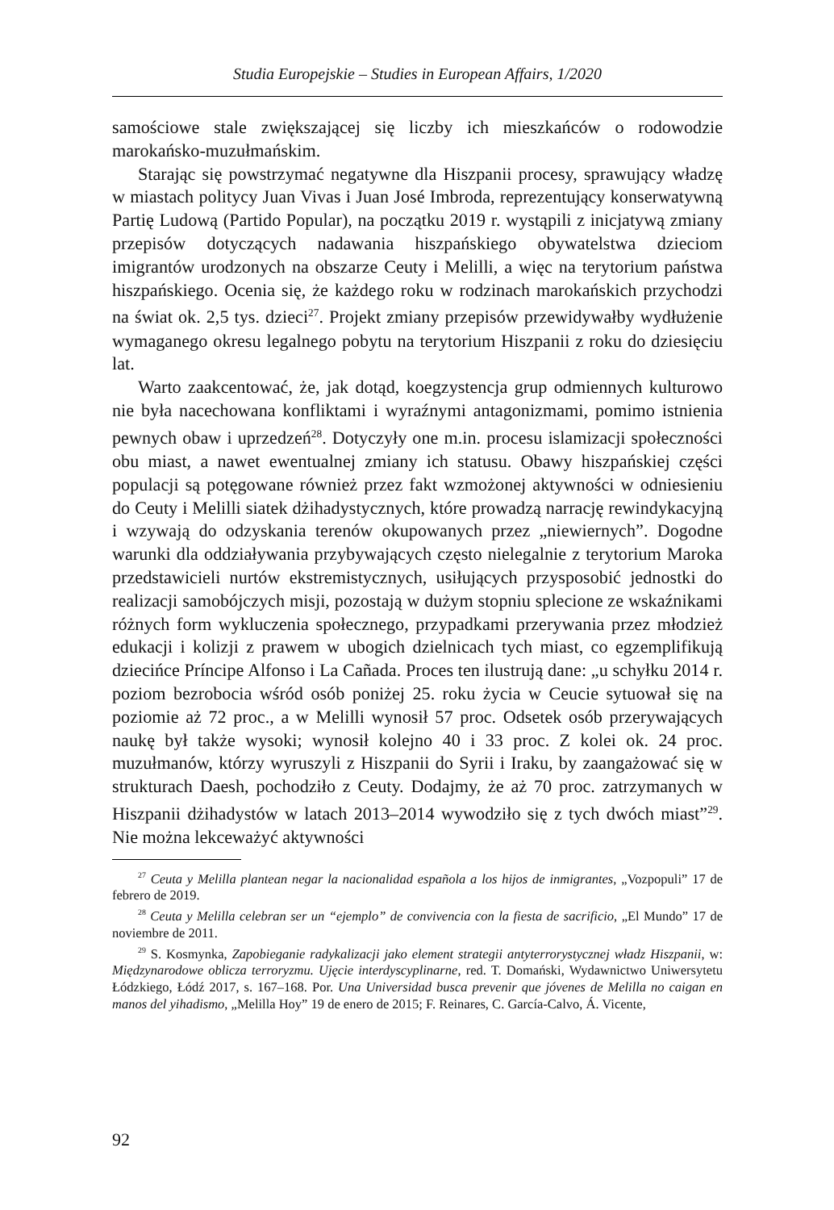Studia Europejskie – Studies in European Affairs, 1/2020
samościowe stale zwiększającej się liczby ich mieszkańców o rodowodzie marokańsko-muzułmańskim.
Starając się powstrzymać negatywne dla Hiszpanii procesy, sprawujący władzę w miastach politycy Juan Vivas i Juan José Imbroda, reprezentujący konserwatywną Partię Ludową (Partido Popular), na początku 2019 r. wystąpili z inicjatywą zmiany przepisów dotyczących nadawania hiszpańskiego obywatelstwa dzieciom imigrantów urodzonych na obszarze Ceuty i Melilli, a więc na terytorium państwa hiszpańskiego. Ocenia się, że każdego roku w rodzinach marokańskich przychodzi na świat ok. 2,5 tys. dzieci<sup>27</sup>. Projekt zmiany przepisów przewidywałby wydłużenie wymaganego okresu legalnego pobytu na terytorium Hiszpanii z roku do dziesięciu lat.
Warto zaakcentować, że, jak dotąd, koegzystencja grup odmiennych kulturowo nie była nacechowana konfliktami i wyraźnymi antagonizmami, pomimo istnienia pewnych obaw i uprzedzeń<sup>28</sup>. Dotyczyły one m.in. procesu islamizacji społeczności obu miast, a nawet ewentualnej zmiany ich statusu. Obawy hiszpańskiej części populacji są potęgowane również przez fakt wzmożonej aktywności w odniesieniu do Ceuty i Melilli siatek dżihadystycznych, które prowadzą narrację rewindykacyjną i wzywają do odzyskania terenów okupowanych przez „niewiernych”. Dogodne warunki dla oddziaływania przybywających często nielegalnie z terytorium Maroka przedstawicieli nurtów ekstremistycznych, usiłujących przysposobić jednostki do realizacji samobójczych misji, pozostają w dużym stopniu splecione ze wskaźnikami różnych form wykluczenia społecznego, przypadkami przerywania przez młodzież edukacji i kolizji z prawem w ubogich dzielnicach tych miast, co egzemplifikują dziecińce Príncipe Alfonso i La Cañada. Proces ten ilustrują dane: „u schyłku 2014 r. poziom bezrobocia wśród osób poniżej 25. roku życia w Ceucie sytuował się na poziomie aż 72 proc., a w Melilli wynosił 57 proc. Odsetek osób przerywających naukę był także wysoki; wynosił kolejno 40 i 33 proc. Z kolei ok. 24 proc. muzułmanów, którzy wyruszyli z Hiszpanii do Syrii i Iraku, by zaangażować się w strukturach Daesh, pochodziło z Ceuty. Dodajmy, że aż 70 proc. zatrzymanych w Hiszpanii dżihadystów w latach 2013–2014 wywodziło się z tych dwóch miast”<sup>29</sup>. Nie można lekceważyć aktywności
<sup>27</sup> Ceuta y Melilla plantean negar la nacionalidad española a los hijos de inmigrantes, „Vozpopuli” 17 de febrero de 2019.
<sup>28</sup> Ceuta y Melilla celebran ser un “ejemplo” de convivencia con la fiesta de sacrificio, „El Mundo” 17 de noviembre de 2011.
<sup>29</sup> S. Kosmynka, Zapobieganie radykalizacji jako element strategii antyterrorystycznej władz Hiszpanii, w: Międzynarodowe oblicza terroryzmu. Ujęcie interdyscyplinarne, red. T. Domański, Wydawnictwo Uniwersytetu Łódzkiego, Łódź 2017, s. 167–168. Por. Una Universidad busca prevenir que jóvenes de Melilla no caigan en manos del yihadismo, „Melilla Hoy” 19 de enero de 2015; F. Reinares, C. García-Calvo, Á. Vicente,
92